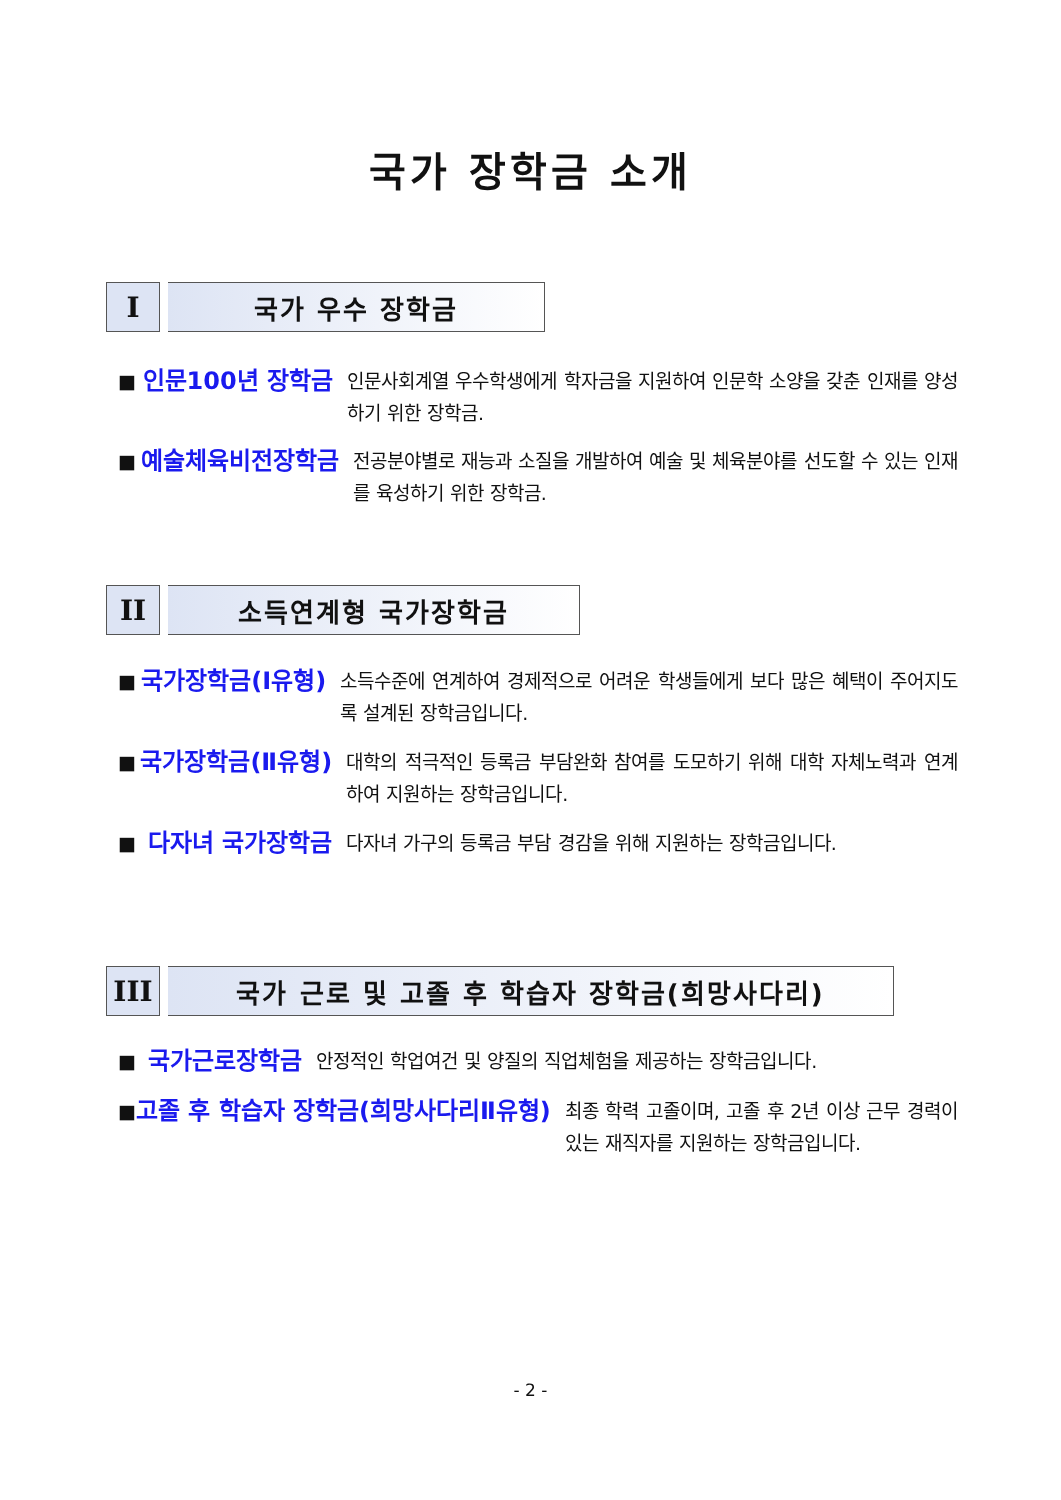국가 장학금 소개
I 국가 우수 장학금
■
인문100년 장학금
인문사회계열 우수학생에게 학자금을 지원하여 인문학 소양을 갖춘 인재를 양성하기 위한 장학금.
■
예술체육비전장학금
전공분야별로 재능과 소질을 개발하여 예술 및 체육분야를 선도할 수 있는 인재를 육성하기 위한 장학금.
II 소득연계형 국가장학금
■
국가장학금(Ⅰ유형)
소득수준에 연계하여 경제적으로 어려운 학생들에게 보다 많은 혜택이 주어지도록 설계된 장학금입니다.
■
국가장학금(Ⅱ유형)
대학의 적극적인 등록금 부담완화 참여를 도모하기 위해 대학 자체노력과 연계하여 지원하는 장학금입니다.
■
다자녀 국가장학금
다자녀 가구의 등록금 부담 경감을 위해 지원하는 장학금입니다.
III 국가 근로 및 고졸 후 학습자 장학금(희망사다리)
■
국가근로장학금
안정적인 학업여건 및 양질의 직업체험을 제공하는 장학금입니다.
■
고졸 후 학습자 장학금(희망사다리Ⅱ유형)
최종 학력 고졸이며, 고졸 후 2년 이상 근무 경력이 있는 재직자를 지원하는 장학금입니다.
- 2 -